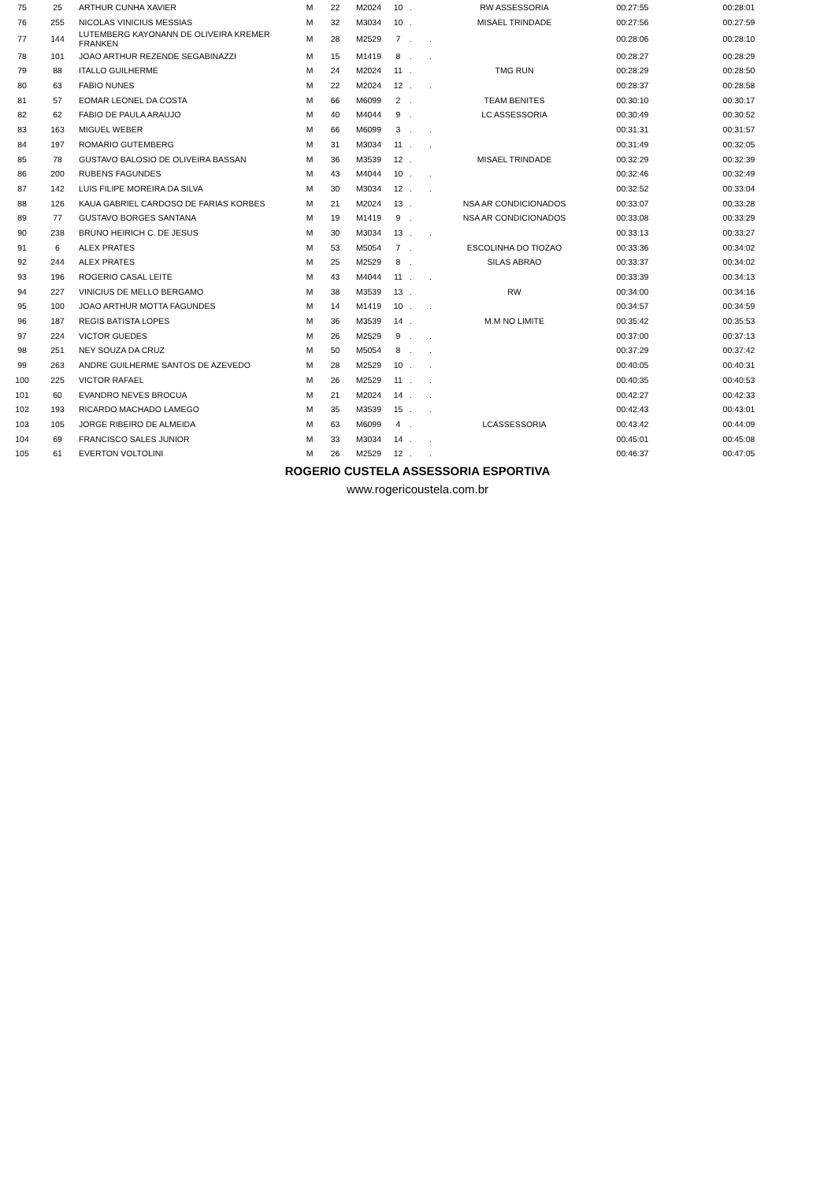| 75 | 25 | ARTHUR CUNHA XAVIER | M | 22 | M2024 | 10 | . | | RW ASSESSORIA | 00:27:55 | 00:28:01 |
| 76 | 255 | NICOLAS VINICIUS MESSIAS | M | 32 | M3034 | 10 | . | | MISAEL TRINDADE | 00:27:56 | 00:27:59 |
| 77 | 144 | LUTEMBERG KAYONANN DE OLIVEIRA KREMER FRANKEN | M | 28 | M2529 | 7 | . | . | | 00:28:06 | 00:28:10 |
| 78 | 101 | JOAO ARTHUR REZENDE SEGABINAZZI | M | 15 | M1419 | 8 | . | . | | 00:28:27 | 00:28:29 |
| 79 | 88 | ITALLO GUILHERME | M | 24 | M2024 | 11 | . | | TMG RUN | 00:28:29 | 00:28:50 |
| 80 | 63 | FABIO NUNES | M | 22 | M2024 | 12 | . | . | | 00:28:37 | 00:28:58 |
| 81 | 57 | EOMAR LEONEL DA COSTA | M | 66 | M6099 | 2 | . | | TEAM BENITES | 00:30:10 | 00:30:17 |
| 82 | 62 | FABIO DE PAULA ARAUJO | M | 40 | M4044 | 9 | . | | LC ASSESSORIA | 00:30:49 | 00:30:52 |
| 83 | 163 | MIGUEL WEBER | M | 66 | M6099 | 3 | . | . | | 00:31:31 | 00:31:57 |
| 84 | 197 | ROMARIO GUTEMBERG | M | 31 | M3034 | 11 | . | . | | 00:31:49 | 00:32:05 |
| 85 | 78 | GUSTAVO BALOSIO DE OLIVEIRA BASSAN | M | 36 | M3539 | 12 | . | | MISAEL TRINDADE | 00:32:29 | 00:32:39 |
| 86 | 200 | RUBENS FAGUNDES | M | 43 | M4044 | 10 | . | . | | 00:32:46 | 00:32:49 |
| 87 | 142 | LUIS FILIPE MOREIRA DA SILVA | M | 30 | M3034 | 12 | . | . | | 00:32:52 | 00:33:04 |
| 88 | 126 | KAUA GABRIEL CARDOSO DE FARIAS KORBES | M | 21 | M2024 | 13 | . | | NSA AR CONDICIONADOS | 00:33:07 | 00:33:28 |
| 89 | 77 | GUSTAVO BORGES SANTANA | M | 19 | M1419 | 9 | . | | NSA AR CONDICIONADOS | 00:33:08 | 00:33:29 |
| 90 | 238 | BRUNO HEIRICH C. DE JESUS | M | 30 | M3034 | 13 | . | . | | 00:33:13 | 00:33:27 |
| 91 | 6 | ALEX PRATES | M | 53 | M5054 | 7 | . | | ESCOLINHA DO TIOZAO | 00:33:36 | 00:34:02 |
| 92 | 244 | ALEX PRATES | M | 25 | M2529 | 8 | . | | SILAS ABRAO | 00:33:37 | 00:34:02 |
| 93 | 196 | ROGERIO CASAL LEITE | M | 43 | M4044 | 11 | . | . | | 00:33:39 | 00:34:13 |
| 94 | 227 | VINICIUS DE MELLO BERGAMO | M | 38 | M3539 | 13 | . | | RW | 00:34:00 | 00:34:16 |
| 95 | 100 | JOAO ARTHUR MOTTA FAGUNDES | M | 14 | M1419 | 10 | . | . | | 00:34:57 | 00:34:59 |
| 96 | 187 | REGIS BATISTA LOPES | M | 36 | M3539 | 14 | . | | M.M NO LIMITE | 00:35:42 | 00:35:53 |
| 97 | 224 | VICTOR GUEDES | M | 26 | M2529 | 9 | . | . | | 00:37:00 | 00:37:13 |
| 98 | 251 | NEY SOUZA DA CRUZ | M | 50 | M5054 | 8 | . | . | | 00:37:29 | 00:37:42 |
| 99 | 263 | ANDRE GUILHERME SANTOS DE AZEVEDO | M | 28 | M2529 | 10 | . | . | | 00:40:05 | 00:40:31 |
| 100 | 225 | VICTOR RAFAEL | M | 26 | M2529 | 11 | . | . | | 00:40:35 | 00:40:53 |
| 101 | 60 | EVANDRO NEVES BROCUA | M | 21 | M2024 | 14 | . | . | | 00:42:27 | 00:42:33 |
| 102 | 193 | RICARDO MACHADO LAMEGO | M | 35 | M3539 | 15 | . | . | | 00:42:43 | 00:43:01 |
| 103 | 105 | JORGE RIBEIRO DE ALMEIDA | M | 63 | M6099 | 4 | . | | LCASSESSORIA | 00:43:42 | 00:44:09 |
| 104 | 69 | FRANCISCO SALES JUNIOR | M | 33 | M3034 | 14 | . | . | | 00:45:01 | 00:45:08 |
| 105 | 61 | EVERTON VOLTOLINI | M | 26 | M2529 | 12 | . | . | | 00:46:37 | 00:47:05 |
ROGERIO CUSTELA ASSESSORIA ESPORTIVA
www.rogericoustela.com.br